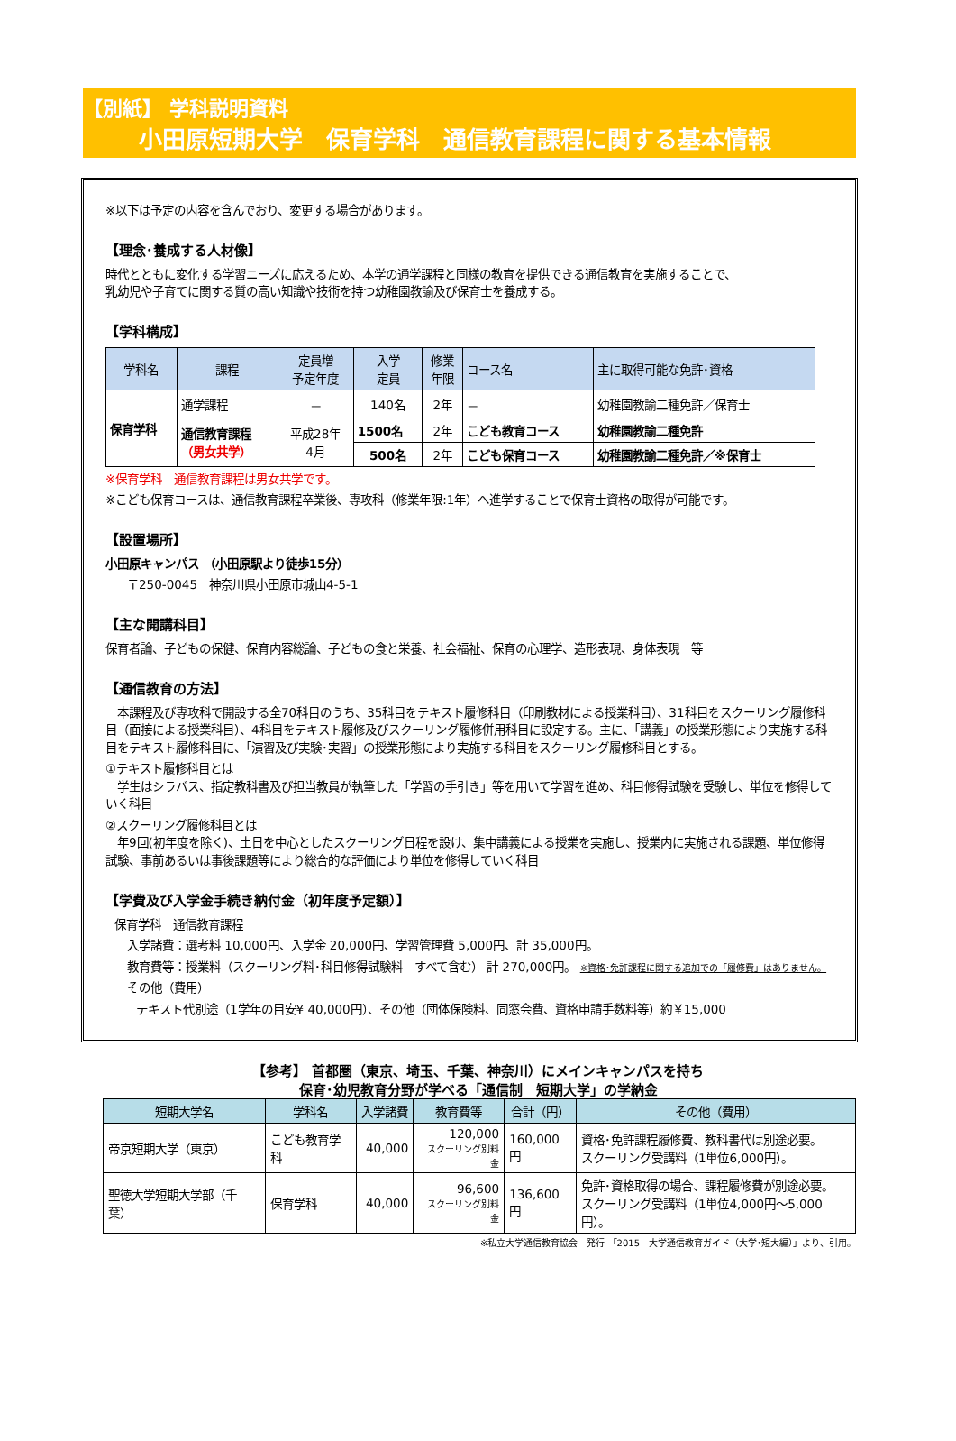【別紙】 学科説明資料
小田原短期大学　保育学科　通信教育課程に関する基本情報
※以下は予定の内容を含んでおり、変更する場合があります。
【理念･養成する人材像】
時代とともに変化する学習ニーズに応えるため、本学の通学課程と同様の教育を提供できる通信教育を実施することで、
乳幼児や子育てに関する質の高い知識や技術を持つ幼稚園教諭及び保育士を養成する。
【学科構成】
| 学科名 | 課程 | 定員増 予定年度 | 入学 定員 | 修業 年限 | コース名 | 主に取得可能な免許･資格 |
| --- | --- | --- | --- | --- | --- | --- |
| 保育学科 | 通学課程 | － | 140名 | 2年 | － | 幼稚園教諭二種免許／保育士 |
| | 通信教育課程 （男女共学） | 平成28年 4月 | 1500名 | 2年 | こども教育コース | 幼稚園教諭二種免許 |
| | | | 500名 | 2年 | こども保育コース | 幼稚園教諭二種免許／※保育士 |
※保育学科　通信教育課程は男女共学です。
※こども保育コースは、通信教育課程卒業後、専攻科（修業年限:1年）へ進学することで保育士資格の取得が可能です。
【設置場所】
小田原キャンパス （小田原駅より徒歩15分）
〒250-0045　神奈川県小田原市城山4-5-1
【主な開講科目】
保育者論、子どもの保健、保育内容総論、子どもの食と栄養、社会福祉、保育の心理学、造形表現、身体表現　等
【通信教育の方法】
　本課程及び専攻科で開設する全70科目のうち、35科目をテキスト履修科目（印刷教材による授業科目）、31科目をスクーリング履修科目（面接による授業科目）、4科目をテキスト履修及びスクーリング履修併用科目に設定する。主に、「講義」の授業形態により実施する科目をテキスト履修科目に、「演習及び実験･実習」の授業形態により実施する科目をスクーリング履修科目とする。
①テキスト履修科目とは
　学生はシラバス、指定教科書及び担当教員が執筆した「学習の手引き」等を用いて学習を進め、科目修得試験を受験し、単位を修得していく科目
②スクーリング履修科目とは
　年9回(初年度を除く)、土日を中心としたスクーリング日程を設け、集中講義による授業を実施し、授業内に実施される課題、単位修得試験、事前あるいは事後課題等により総合的な評価により単位を修得していく科目
【学費及び入学金手続き納付金（初年度予定額）】
保育学科　通信教育課程
入学諸費：選考料 10,000円、入学金 20,000円、学習管理費 5,000円、計 35,000円。
教育費等：授業料（スクーリング料･科目修得試験料　すべて含む） 計 270,000円。 ※資格･免許課程に関する追加での「履修費」はありません。
その他（費用）
テキスト代別途（1学年の目安¥ 40,000円）、その他（団体保険料、同窓会費、資格申請手数料等）約￥15,000
【参考】 首都圏（東京、埼玉、千葉、神奈川）にメインキャンパスを持ち
保育･幼児教育分野が学べる「通信制　短期大学」の学納金
| 短期大学名 | 学科名 | 入学諸費 | 教育費等 | 合計（円） | その他（費用） |
| --- | --- | --- | --- | --- | --- |
| 帝京短期大学（東京） | こども教育学科 | 40,000 | 120,000 スクーリング別料金 | 160,000円 | 資格･免許課程履修費、教科書代は別途必要。 スクーリング受講料（1単位6,000円）。 |
| 聖徳大学短期大学部（千葉） | 保育学科 | 40,000 | 96,600 スクーリング別料金 | 136,600円 | 免許･資格取得の場合、課程履修費が別途必要。 スクーリング受講料（1単位4,000円～5,000円）。 |
※私立大学通信教育協会　発行 「2015　大学通信教育ガイド（大学･短大編）」より、引用。